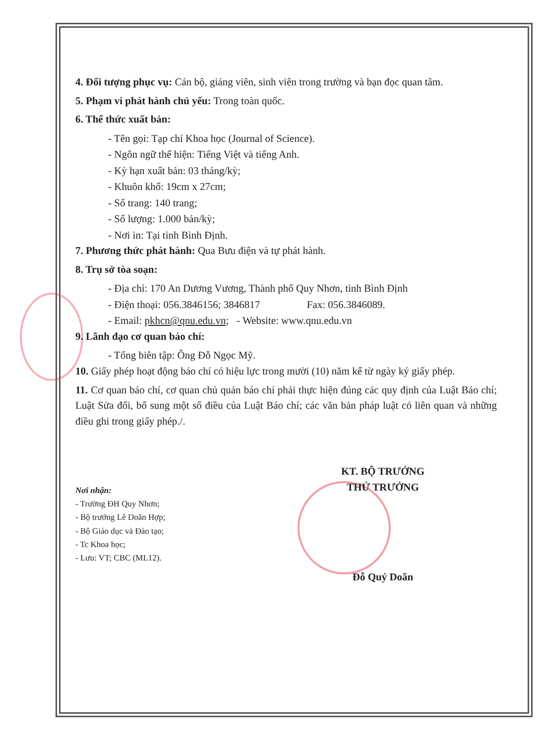4. Đối tượng phục vụ: Cán bộ, giảng viên, sinh viên trong trường và bạn đọc quan tâm.
5. Phạm vi phát hành chủ yếu: Trong toàn quốc.
6. Thể thức xuất bản:
- Tên gọi: Tạp chí Khoa học (Journal of Science).
- Ngôn ngữ thể hiện: Tiếng Việt và tiếng Anh.
- Kỳ hạn xuất bản: 03 tháng/kỳ;
- Khuôn khổ: 19cm x 27cm;
- Số trang: 140 trang;
- Số lượng: 1.000 bản/kỳ;
- Nơi in: Tại tỉnh Bình Định.
7. Phương thức phát hành: Qua Bưu điện và tự phát hành.
8. Trụ sở tòa soạn:
- Địa chỉ: 170 An Dương Vương, Thành phố Quy Nhơn, tỉnh Bình Định
- Điện thoại: 056.3846156; 3846817 Fax: 056.3846089.
- Email: pkhcn@qnu.edu.vn; - Website: www.qnu.edu.vn
9. Lãnh đạo cơ quan báo chí:
- Tổng biên tập: Ông Đỗ Ngọc Mỹ.
10. Giấy phép hoạt động báo chí có hiệu lực trong mười (10) năm kể từ ngày ký giấy phép.
11. Cơ quan báo chí, cơ quan chủ quản báo chí phải thực hiện đúng các quy định của Luật Báo chí; Luật Sửa đổi, bổ sung một số điều của Luật Báo chí; các văn bản pháp luật có liên quan và những điều ghi trong giấy phép./.
Nơi nhận:
- Trường ĐH Quy Nhơn;
- Bộ trưởng Lê Doãn Hợp;
- Bộ Giáo dục và Đào tạo;
- Tc Khoa học;
- Lưu: VT; CBC (ML12).
KT. BỘ TRƯỞNG
THỨ TRƯỞNG
Đỗ Quý Doãn